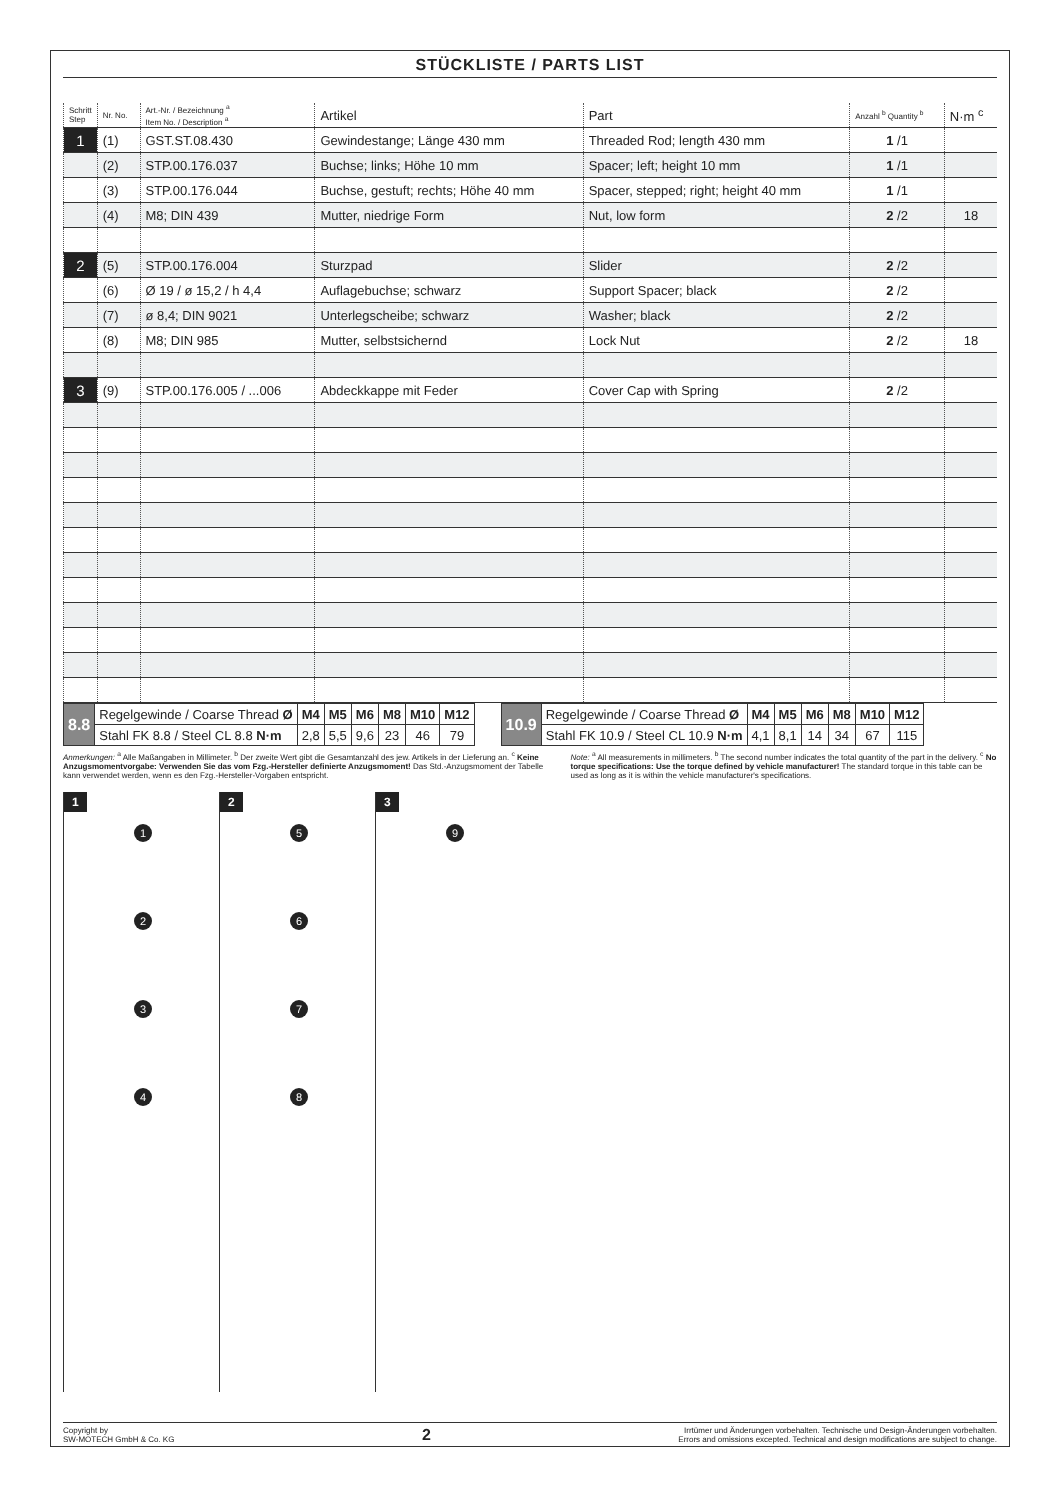STÜCKLISTE / PARTS LIST
| Schritt Step | Nr. No. | Art.-Nr. / Bezeichnung <sup>a</sup> Item No. / Description <sup>a</sup> | Artikel | Part | Anzahl <sup>b</sup> Quantity <sup>b</sup> | N·m <sup>c</sup> |
| --- | --- | --- | --- | --- | --- | --- |
| 1 | (1) | GST.ST.08.430 | Gewindestange; Länge 430 mm | Threaded Rod; length 430 mm | 1 /1 | |
| | (2) | STP.00.176.037 | Buchse; links; Höhe 10 mm | Spacer; left; height 10 mm | 1 /1 | |
| | (3) | STP.00.176.044 | Buchse, gestuft; rechts; Höhe 40 mm | Spacer, stepped; right; height 40 mm | 1 /1 | |
| | (4) | M8; DIN 439 | Mutter, niedrige Form | Nut, low form | 2 /2 | 18 |
| 2 | (5) | STP.00.176.004 | Sturzpad | Slider | 2 /2 | |
| | (6) | Ø 19 / ø 15,2 / h 4,4 | Auflagebuchse; schwarz | Support Spacer; black | 2 /2 | |
| | (7) | ø 8,4; DIN 9021 | Unterlegscheibe; schwarz | Washer; black | 2 /2 | |
| | (8) | M8; DIN 985 | Mutter, selbstsichernd | Lock Nut | 2 /2 | 18 |
| 3 | (9) | STP.00.176.005 / ...006 | Abdeckkappe mit Feder | Cover Cap with Spring | 2 /2 | |
| 8.8 | Regelgewinde / Coarse Thread Ø | M4 | M5 | M6 | M8 | M10 | M12 |
| | Stahl FK 8.8 / Steel CL 8.8 N·m | 2,8 | 5,5 | 9,6 | 23 | 46 | 79 |
| 10.9 | Regelgewinde / Coarse Thread Ø | M4 | M5 | M6 | M8 | M10 | M12 |
| | Stahl FK 10.9 / Steel CL 10.9 N·m | 4,1 | 8,1 | 14 | 34 | 67 | 115 |
Anmerkungen: <sup>a</sup> Alle Maßangaben in Millimeter. <sup>b</sup> Der zweite Wert gibt die Gesamtanzahl des jew. Artikels in der Lieferung an. <sup>c</sup> Keine Anzugsmomentvorgabe: Verwenden Sie das vom Fzg.-Hersteller definierte Anzugsmoment! Das Std.-Anzugsmoment der Tabelle kann verwendet werden, wenn es den Fzg.-Hersteller-Vorgaben entspricht.
Note: <sup>a</sup> All measurements in millimeters. <sup>b</sup> The second number indicates the total quantity of the part in the delivery. <sup>c</sup> No torque specifications: Use the torque defined by vehicle manufacturer! The standard torque in this table can be used as long as it is within the vehicle manufacturer's specifications.
1
1234
2
5678
3
9
Copyright by
SW-MOTECH GmbH & Co. KG
2
Irrtümer und Änderungen vorbehalten. Technische und Design-Änderungen vorbehalten.
Errors and omissions excepted. Technical and design modifications are subject to change.